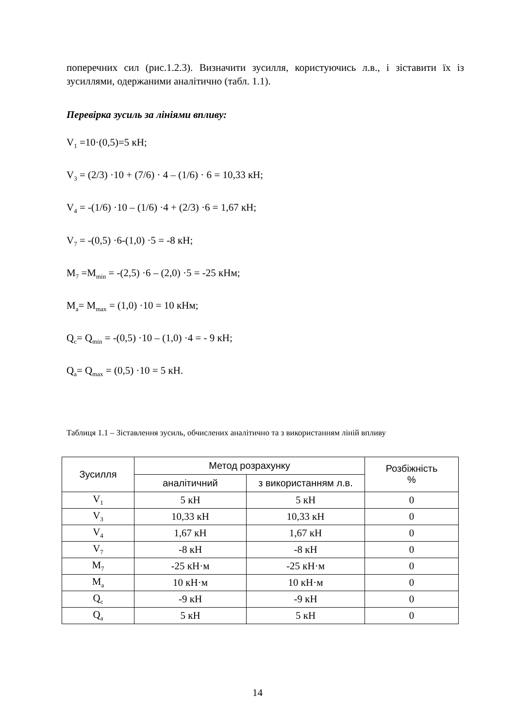поперечних сил (рис.1.2.3). Визначити зусилля, користуючись л.в., і зіставити їх із зусиллями, одержаними аналітично (табл. 1.1).
Перевірка зусиль за лініями впливу:
V<sub>1</sub> =10·(0,5)=5 кН;
V<sub>3</sub> = (2/3) ·10 + (7/6) · 4 – (1/6) · 6 = 10,33 кН;
V<sub>4</sub> = -(1/6) ·10 – (1/6) ·4 + (2/3) ·6 = 1,67 кН;
V<sub>7</sub> = -(0,5) ·6-(1,0) ·5 = -8 кН;
M<sub>7</sub> =M<sub>min</sub> = -(2,5) ·6 – (2,0) ·5 = -25 кНм;
M<sub>a</sub>= M<sub>max</sub> = (1,0) ·10 = 10 кНм;
Q<sub>c</sub>= Q<sub>min</sub> = -(0,5) ·10 – (1,0) ·4 = - 9 кН;
Q<sub>a</sub>= Q<sub>max</sub> = (0,5) ·10 = 5 кН.
Таблиця 1.1 – Зіставлення зусиль, обчислених аналітично та з використанням ліній впливу
| Зусилля | Метод розрахунку | | Розбіжність % |
| --- | --- | --- | --- |
| | аналітичний | з використанням л.в. | |
| V<sub>1</sub> | 5 кН | 5 кН | 0 |
| V<sub>3</sub> | 10,33 кН | 10,33 кН | 0 |
| V<sub>4</sub> | 1,67 кН | 1,67 кН | 0 |
| V<sub>7</sub> | -8 кН | -8 кН | 0 |
| M<sub>7</sub> | -25 кН·м | -25 кН·м | 0 |
| M<sub>a</sub> | 10 кН·м | 10 кН·м | 0 |
| Q<sub>c</sub> | -9 кН | -9 кН | 0 |
| Q<sub>a</sub> | 5 кН | 5 кН | 0 |
14